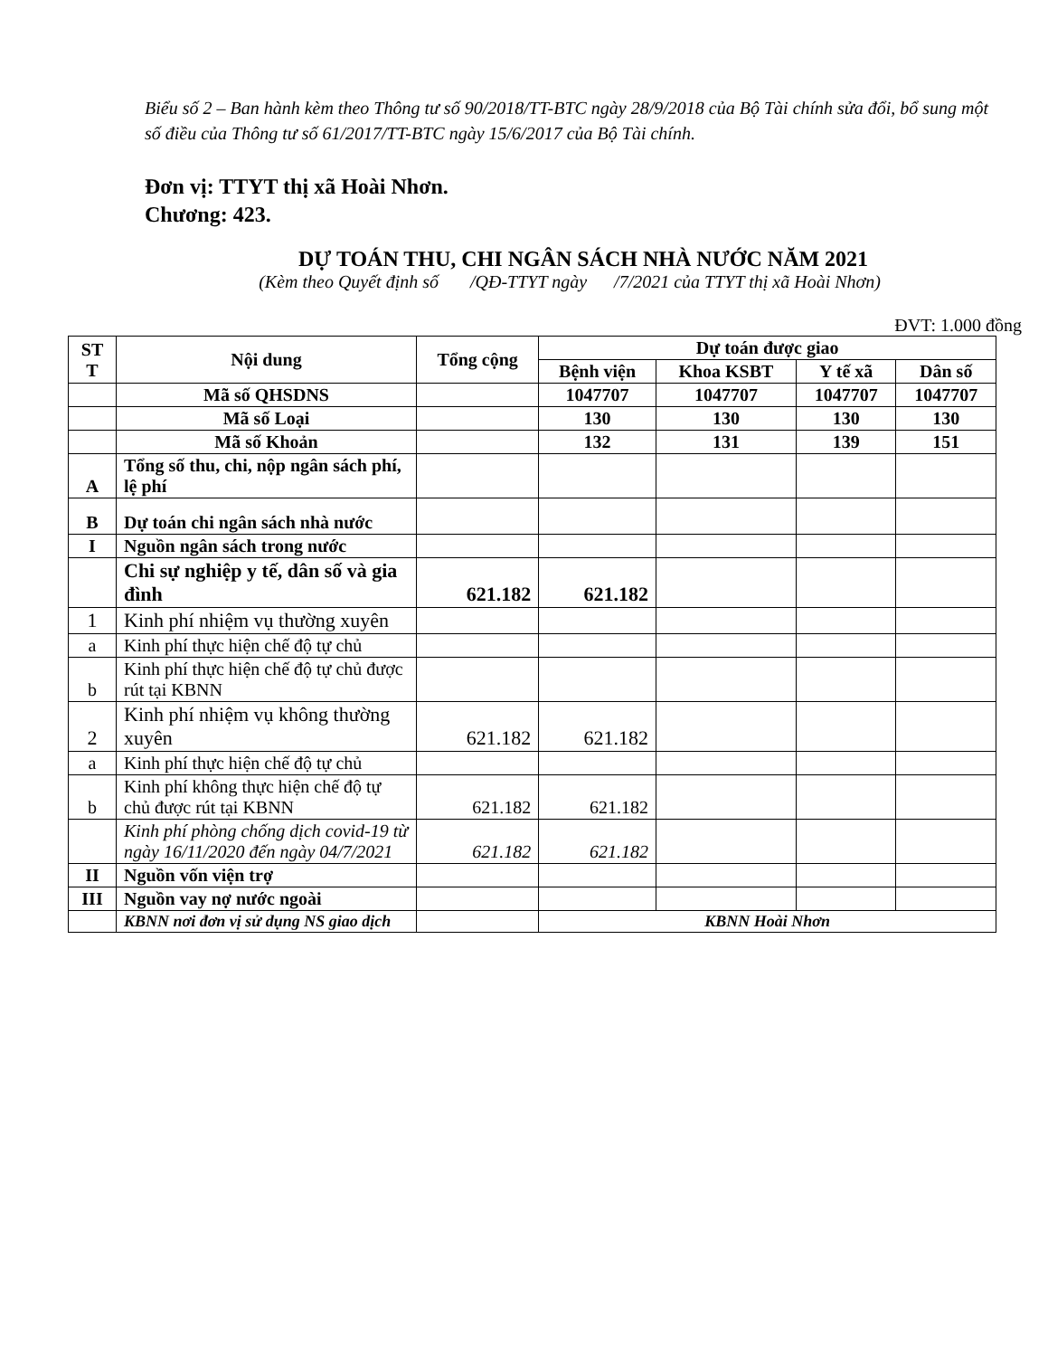Biểu số 2 – Ban hành kèm theo Thông tư số 90/2018/TT-BTC ngày 28/9/2018 của Bộ Tài chính sửa đổi, bổ sung một số điều của Thông tư số 61/2017/TT-BTC ngày 15/6/2017 của Bộ Tài chính.
Đơn vị: TTYT thị xã Hoài Nhơn.
Chương: 423.
DỰ TOÁN THU, CHI NGÂN SÁCH NHÀ NƯỚC NĂM 2021
(Kèm theo Quyết định số /QĐ-TTYT ngày /7/2021 của TTYT thị xã Hoài Nhơn)
ĐVT: 1.000 đồng
| ST T | Nội dung | Tổng cộng | Dự toán được giao | | | |
| --- | --- | --- | --- | --- | --- | --- |
| | | | Bệnh viện | Khoa KSBT | Y tế xã | Dân số |
| | Mã số QHSDNS | | 1047707 | 1047707 | 1047707 | 1047707 |
| | Mã số Loại | | 130 | 130 | 130 | 130 |
| | Mã số Khoản | | 132 | 131 | 139 | 151 |
| A | Tổng số thu, chi, nộp ngân sách phí, lệ phí | | | | | |
| B | Dự toán chi ngân sách nhà nước | | | | | |
| I | Nguồn ngân sách trong nước | | | | | |
| | Chi sự nghiệp y tế, dân số và gia đình | 621.182 | 621.182 | | | |
| 1 | Kinh phí nhiệm vụ thường xuyên | | | | | |
| a | Kinh phí thực hiện chế độ tự chủ | | | | | |
| b | Kinh phí thực hiện chế độ tự chủ được rút tại KBNN | | | | | |
| 2 | Kinh phí nhiệm vụ không thường xuyên | 621.182 | 621.182 | | | |
| a | Kinh phí thực hiện chế độ tự chủ | | | | | |
| b | Kinh phí không thực hiện chế độ tự chủ được rút tại KBNN | 621.182 | 621.182 | | | |
| | Kinh phí phòng chống dịch covid-19 từ ngày 16/11/2020 đến ngày 04/7/2021 | 621.182 | 621.182 | | | |
| II | Nguồn vốn viện trợ | | | | | |
| III | Nguồn vay nợ nước ngoài | | | | | |
| | KBNN nơi đơn vị sử dụng NS giao dịch | | KBNN Hoài Nhơn | | | |